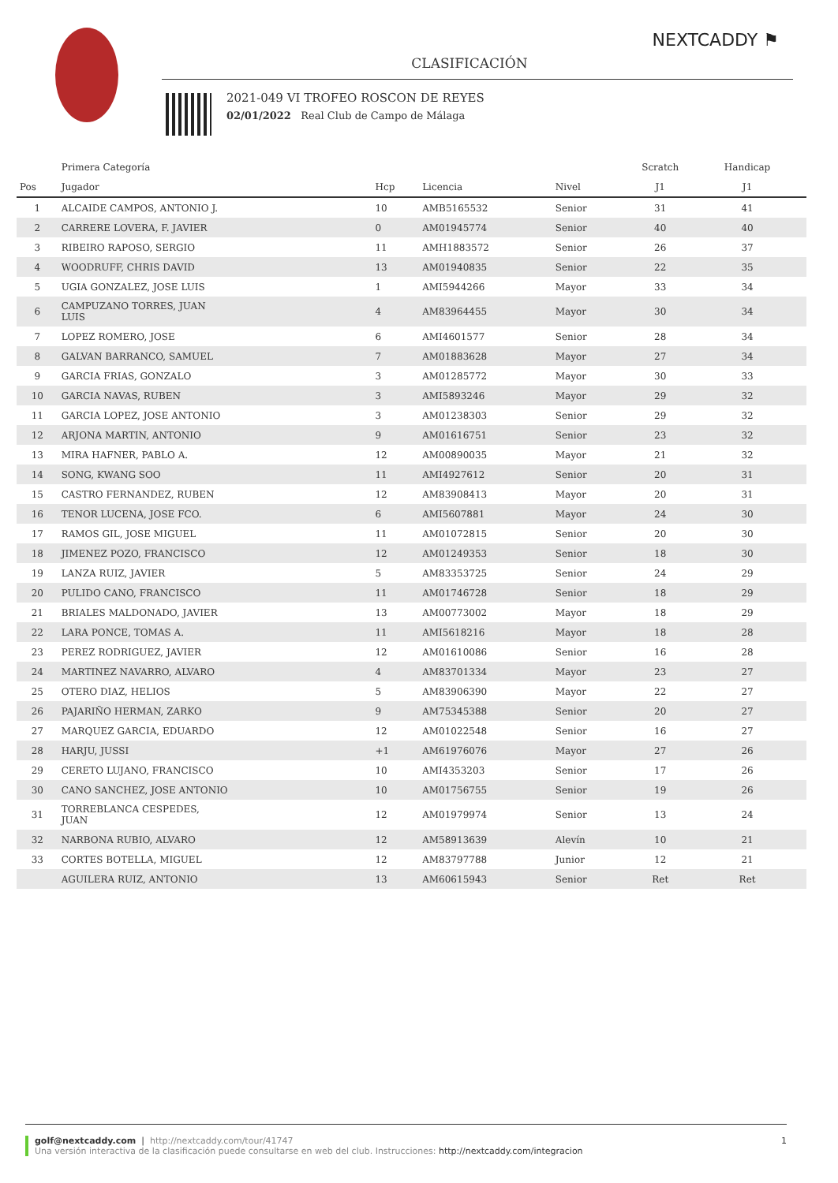NEXTCADDY ⚑
CLASIFICACIÓN
2021-049 VI TROFEO ROSCON DE REYES
02/01/2022 Real Club de Campo de Málaga
| | Primera Categoría | | | | Scratch | Handicap | |
| --- | --- | --- | --- | --- | --- | --- | --- |
| Pos | Jugador | Hcp | Licencia | Nivel | J1 | J1 | |
| 1 | ALCAIDE CAMPOS, ANTONIO J. | 10 | AMB5165532 | Senior | 31 | 41 | |
| 2 | CARRERE LOVERA, F. JAVIER | 0 | AM01945774 | Senior | 40 | 40 | |
| 3 | RIBEIRO RAPOSO, SERGIO | 11 | AMH1883572 | Senior | 26 | 37 | |
| 4 | WOODRUFF, CHRIS DAVID | 13 | AM01940835 | Senior | 22 | 35 | |
| 5 | UGIA GONZALEZ, JOSE LUIS | 1 | AMI5944266 | Mayor | 33 | 34 | |
| 6 | CAMPUZANO TORRES, JUAN LUIS | 4 | AM83964455 | Mayor | 30 | 34 | |
| 7 | LOPEZ ROMERO, JOSE | 6 | AMI4601577 | Senior | 28 | 34 | |
| 8 | GALVAN BARRANCO, SAMUEL | 7 | AM01883628 | Mayor | 27 | 34 | |
| 9 | GARCIA FRIAS, GONZALO | 3 | AM01285772 | Mayor | 30 | 33 | |
| 10 | GARCIA NAVAS, RUBEN | 3 | AMI5893246 | Mayor | 29 | 32 | |
| 11 | GARCIA LOPEZ, JOSE ANTONIO | 3 | AM01238303 | Senior | 29 | 32 | |
| 12 | ARJONA MARTIN, ANTONIO | 9 | AM01616751 | Senior | 23 | 32 | |
| 13 | MIRA HAFNER, PABLO A. | 12 | AM00890035 | Mayor | 21 | 32 | |
| 14 | SONG, KWANG SOO | 11 | AMI4927612 | Senior | 20 | 31 | |
| 15 | CASTRO FERNANDEZ, RUBEN | 12 | AM83908413 | Mayor | 20 | 31 | |
| 16 | TENOR LUCENA, JOSE FCO. | 6 | AMI5607881 | Mayor | 24 | 30 | |
| 17 | RAMOS GIL, JOSE MIGUEL | 11 | AM01072815 | Senior | 20 | 30 | |
| 18 | JIMENEZ POZO, FRANCISCO | 12 | AM01249353 | Senior | 18 | 30 | |
| 19 | LANZA RUIZ, JAVIER | 5 | AM83353725 | Senior | 24 | 29 | |
| 20 | PULIDO CANO, FRANCISCO | 11 | AM01746728 | Senior | 18 | 29 | |
| 21 | BRIALES MALDONADO, JAVIER | 13 | AM00773002 | Mayor | 18 | 29 | |
| 22 | LARA PONCE, TOMAS A. | 11 | AMI5618216 | Mayor | 18 | 28 | |
| 23 | PEREZ RODRIGUEZ, JAVIER | 12 | AM01610086 | Senior | 16 | 28 | |
| 24 | MARTINEZ NAVARRO, ALVARO | 4 | AM83701334 | Mayor | 23 | 27 | |
| 25 | OTERO DIAZ, HELIOS | 5 | AM83906390 | Mayor | 22 | 27 | |
| 26 | PAJARIÑO HERMAN, ZARKO | 9 | AM75345388 | Senior | 20 | 27 | |
| 27 | MARQUEZ GARCIA, EDUARDO | 12 | AM01022548 | Senior | 16 | 27 | |
| 28 | HARJU, JUSSI | +1 | AM61976076 | Mayor | 27 | 26 | |
| 29 | CERETO LUJANO, FRANCISCO | 10 | AMI4353203 | Senior | 17 | 26 | |
| 30 | CANO SANCHEZ, JOSE ANTONIO | 10 | AM01756755 | Senior | 19 | 26 | |
| 31 | TORREBLANCA CESPEDES, JUAN | 12 | AM01979974 | Senior | 13 | 24 | |
| 32 | NARBONA RUBIO, ALVARO | 12 | AM58913639 | Alevín | 10 | 21 | |
| 33 | CORTES BOTELLA, MIGUEL | 12 | AM83797788 | Junior | 12 | 21 | |
| | AGUILERA RUIZ, ANTONIO | 13 | AM60615943 | Senior | Ret | Ret | |
golf@nextcaddy.com | http://nextcaddy.com/tour/41747 1
Una versión interactiva de la clasificación puede consultarse en web del club. Instrucciones: http://nextcaddy.com/integracion